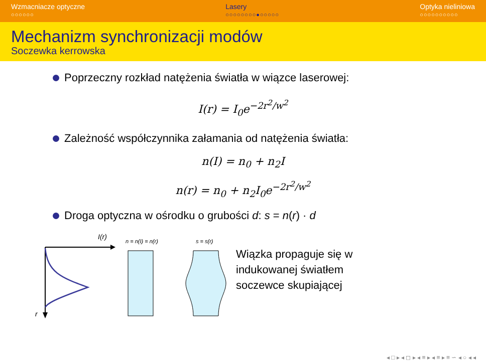Wzmacniacze optyczne
○○○○○○
Lasery
○○○○○○○○●○○○○○
Optyka nieliniowa
○○○○○○○○○○
Mechanizm synchronizacji modów
Soczewka kerrowska
Poprzeczny rozkład natężenia światła w wiązce laserowej:
I(r) = I<sub>0</sub>e<sup>−2r<sup>2</sup>/w<sup>2</sup></sup>
Zależność współczynnika załamania od natężenia światła:
n(I) = n<sub>0</sub> + n<sub>2</sub>I
n(r) = n<sub>0</sub> + n<sub>2</sub>I<sub>0</sub>e<sup>−2r<sup>2</sup>/w<sup>2</sup></sup>
Droga optyczna w ośrodku o grubości d: s = n(r) · d
I(r)
r
n = n(I) = n(r)
s = s(r)
Wiązka propaguje się w
indukowanej światłem
soczewce skupiającej
◂ □ ▸ ◂ ◻ ▸ ◂ ≡ ▸ ◂ ≡ ▸ ≡ ∽ ◂ ○ ◂ ◂